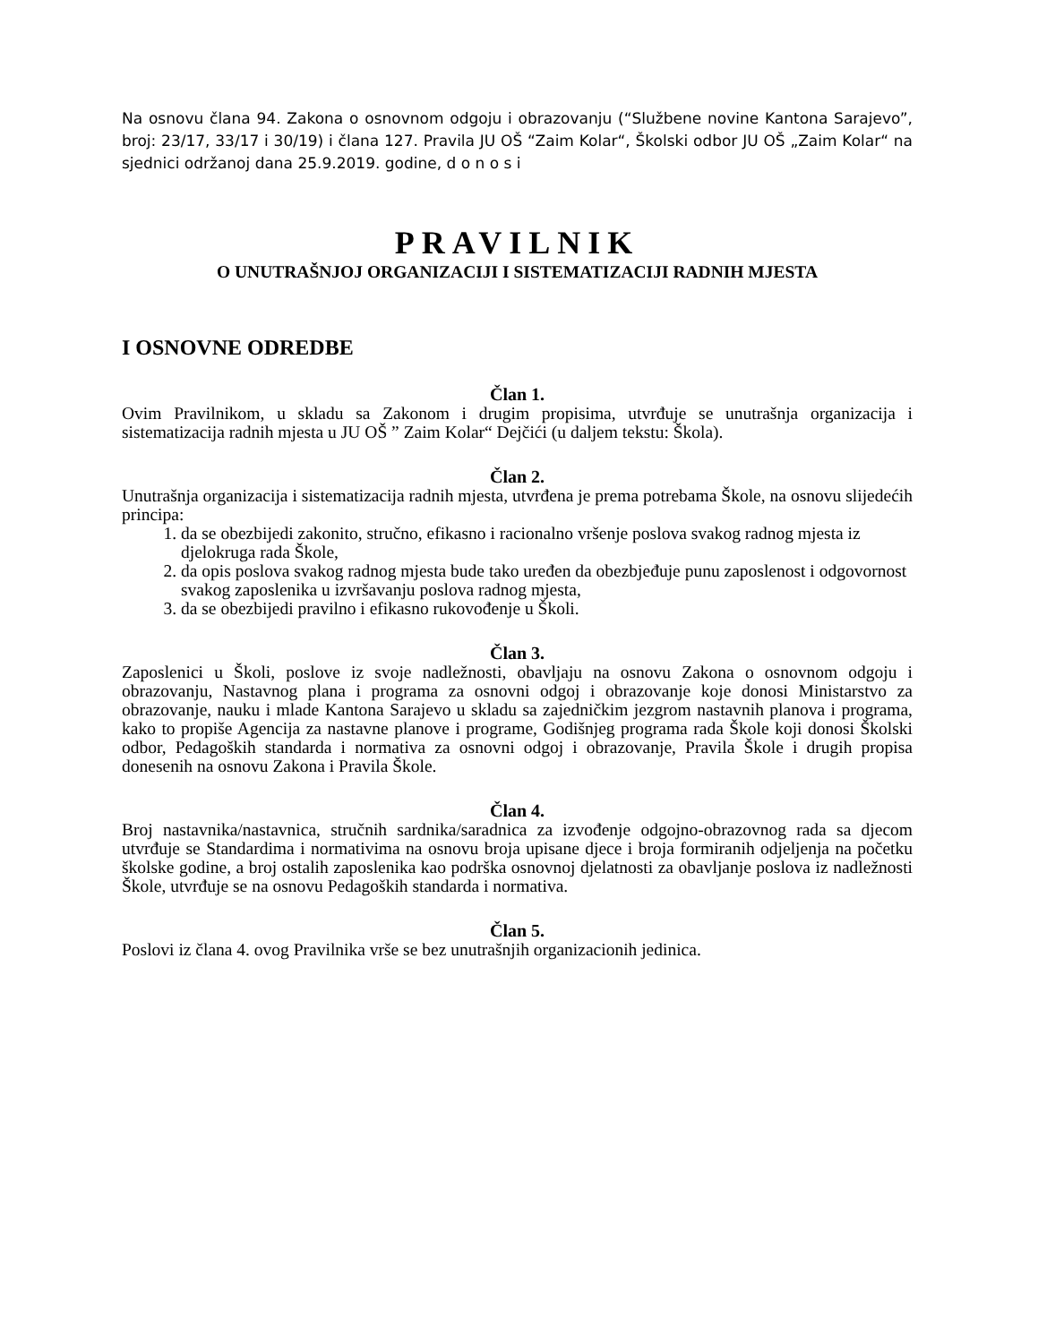Na osnovu člana 94. Zakona o osnovnom odgoju i obrazovanju (“Službene novine Kantona Sarajevo”, broj: 23/17, 33/17 i 30/19) i člana 127. Pravila JU OŠ “Zaim Kolar“, Školski odbor JU OŠ „Zaim Kolar“ na sjednici održanoj dana 25.9.2019. godine, d o n o s i
PRAVILNIK
O UNUTRAŠNJOJ ORGANIZACIJI I SISTEMATIZACIJI RADNIH MJESTA
I OSNOVNE ODREDBE
Član 1.
Ovim Pravilnikom, u skladu sa Zakonom i drugim propisima, utvrđuje se unutrašnja organizacija i sistematizacija radnih mjesta u JU OŠ ” Zaim Kolar“ Dejčići (u daljem tekstu: Škola).
Član 2.
Unutrašnja organizacija i sistematizacija radnih mjesta, utvrđena je prema potrebama Škole, na osnovu slijedećih principa:
1. da se obezbijedi zakonito, stručno, efikasno i racionalno vršenje poslova svakog radnog mjesta iz djelokruga rada Škole,
2. da opis poslova svakog radnog mjesta bude tako uređen da obezbjeđuje punu zaposlenost i odgovornost svakog zaposlenika u izvršavanju poslova radnog mjesta,
3. da se obezbijedi pravilno i efikasno rukovođenje u Školi.
Član 3.
Zaposlenici u Školi, poslove iz svoje nadležnosti, obavljaju na osnovu Zakona o osnovnom odgoju i obrazovanju, Nastavnog plana i programa za osnovni odgoj i obrazovanje koje donosi Ministarstvo za obrazovanje, nauku i mlade Kantona Sarajevo u skladu sa zajedničkim jezgrom nastavnih planova i programa, kako to propiše Agencija za nastavne planove i programe, Godišnjeg programa rada Škole koji donosi Školski odbor, Pedagoških standarda i normativa za osnovni odgoj i obrazovanje, Pravila Škole i drugih propisa donesenih na osnovu Zakona i Pravila Škole.
Član 4.
Broj nastavnika/nastavnica, stručnih sardnika/saradnica za izvođenje odgojno-obrazovnog rada sa djecom utvrđuje se Standardima i normativima na osnovu broja upisane djece i broja formiranih odjeljenja na početku školske godine, a broj ostalih zaposlenika kao podrška osnovnoj djelatnosti za obavljanje poslova iz nadležnosti Škole, utvrđuje se na osnovu Pedagoških standarda i normativa.
Član 5.
Poslovi iz člana 4. ovog Pravilnika vrše se bez unutrašnjih organizacionih jedinica.